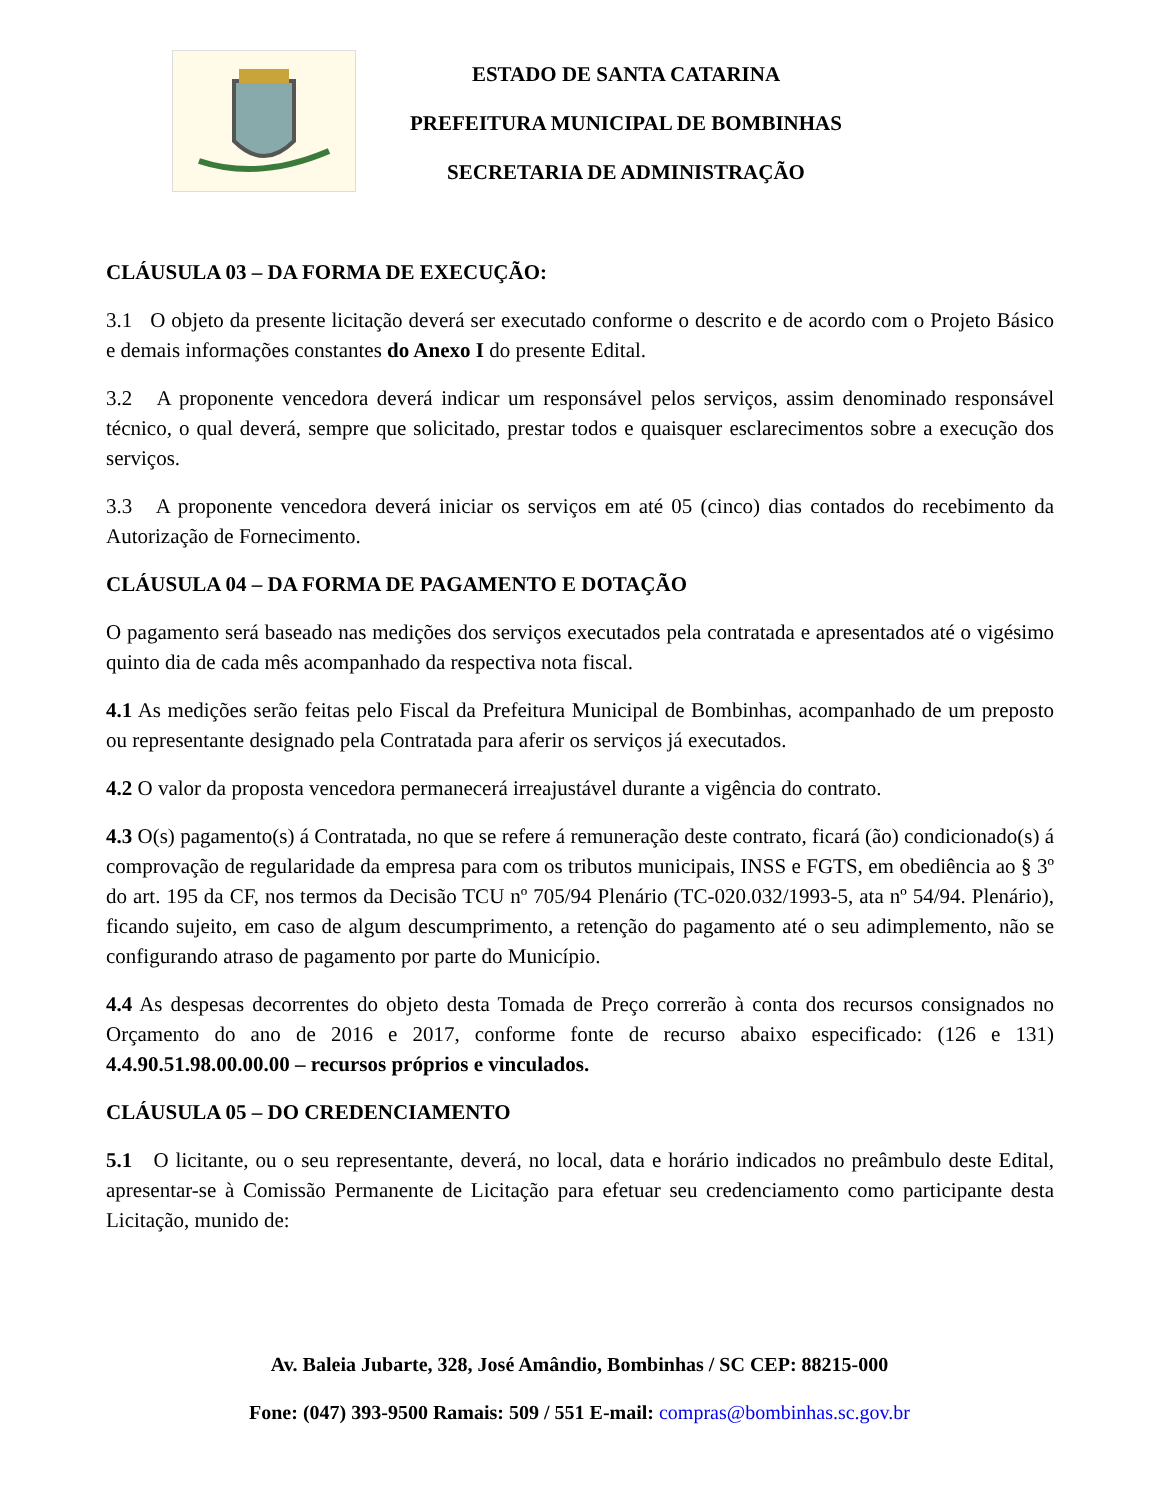ESTADO DE SANTA CATARINA
PREFEITURA MUNICIPAL DE BOMBINHAS
SECRETARIA DE ADMINISTRAÇÃO
CLÁUSULA 03 – DA FORMA DE EXECUÇÃO:
3.1 O objeto da presente licitação deverá ser executado conforme o descrito e de acordo com o Projeto Básico e demais informações constantes do Anexo I do presente Edital.
3.2 A proponente vencedora deverá indicar um responsável pelos serviços, assim denominado responsável técnico, o qual deverá, sempre que solicitado, prestar todos e quaisquer esclarecimentos sobre a execução dos serviços.
3.3 A proponente vencedora deverá iniciar os serviços em até 05 (cinco) dias contados do recebimento da Autorização de Fornecimento.
CLÁUSULA 04 – DA FORMA DE PAGAMENTO E DOTAÇÃO
O pagamento será baseado nas medições dos serviços executados pela contratada e apresentados até o vigésimo quinto dia de cada mês acompanhado da respectiva nota fiscal.
4.1 As medições serão feitas pelo Fiscal da Prefeitura Municipal de Bombinhas, acompanhado de um preposto ou representante designado pela Contratada para aferir os serviços já executados.
4.2 O valor da proposta vencedora permanecerá irreajustável durante a vigência do contrato.
4.3 O(s) pagamento(s) á Contratada, no que se refere á remuneração deste contrato, ficará (ão) condicionado(s) á comprovação de regularidade da empresa para com os tributos municipais, INSS e FGTS, em obediência ao § 3º do art. 195 da CF, nos termos da Decisão TCU nº 705/94 Plenário (TC-020.032/1993-5, ata nº 54/94. Plenário), ficando sujeito, em caso de algum descumprimento, a retenção do pagamento até o seu adimplemento, não se configurando atraso de pagamento por parte do Município.
4.4 As despesas decorrentes do objeto desta Tomada de Preço correrão à conta dos recursos consignados no Orçamento do ano de 2016 e 2017, conforme fonte de recurso abaixo especificado: (126 e 131) 4.4.90.51.98.00.00.00 – recursos próprios e vinculados.
CLÁUSULA 05 – DO CREDENCIAMENTO
5.1 O licitante, ou o seu representante, deverá, no local, data e horário indicados no preâmbulo deste Edital, apresentar-se à Comissão Permanente de Licitação para efetuar seu credenciamento como participante desta Licitação, munido de:
Av. Baleia Jubarte, 328, José Amândio, Bombinhas / SC CEP: 88215-000
Fone: (047) 393-9500 Ramais: 509 / 551 E-mail: compras@bombinhas.sc.gov.br